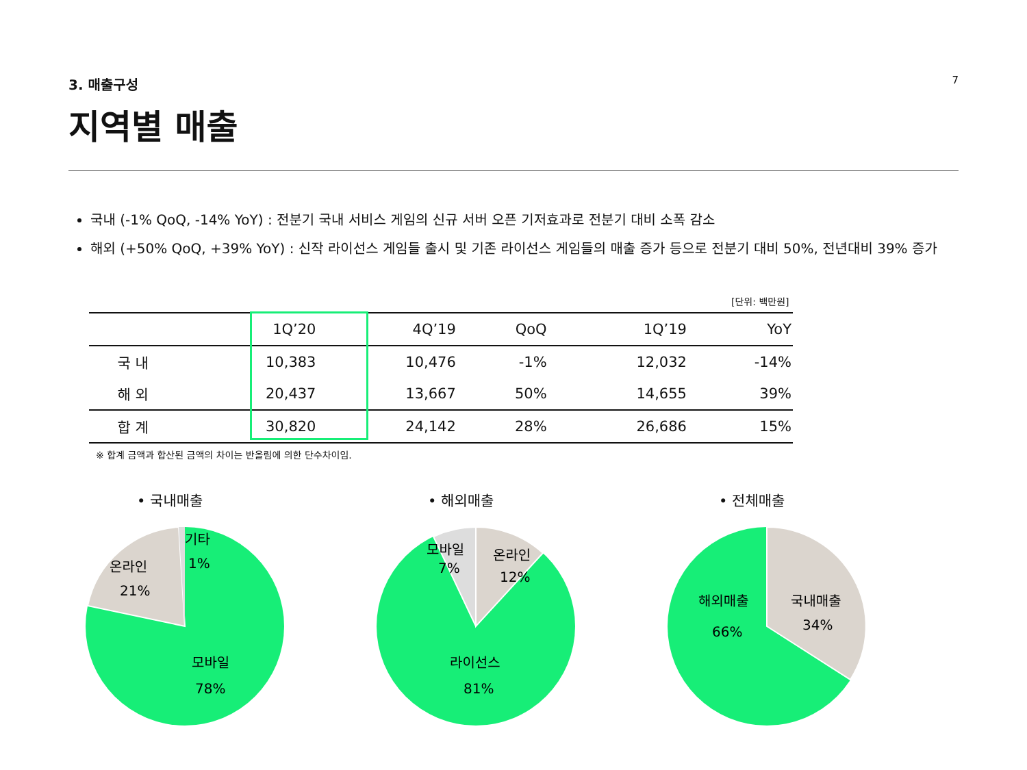3. 매출구성 7
지역별 매출
국내 (-1% QoQ, -14% YoY) : 전분기 국내 서비스 게임의 신규 서버 오픈 기저효과로 전분기 대비 소폭 감소
해외 (+50% QoQ, +39% YoY) : 신작 라이선스 게임들 출시 및 기존 라이선스 게임들의 매출 증가 등으로 전분기 대비 50%, 전년대비 39% 증가
[단위: 백만원]
| | 1Q’20 | 4Q’19 | QoQ | 1Q’19 | YoY |
| --- | --- | --- | --- | --- | --- |
| 국 내 | 10,383 | 10,476 | -1% | 12,032 | -14% |
| 해 외 | 20,437 | 13,667 | 50% | 14,655 | 39% |
| 합 계 | 30,820 | 24,142 | 28% | 26,686 | 15% |
※ 합계 금액과 합산된 금액의 차이는 반올림에 의한 단수차이임.
• 국내매출
온라인
21%
기타
1%
모바일
78%
• 해외매출
모바일
7%
온라인
12%
라이선스
81%
• 전체매출
해외매출
66%
국내매출
34%